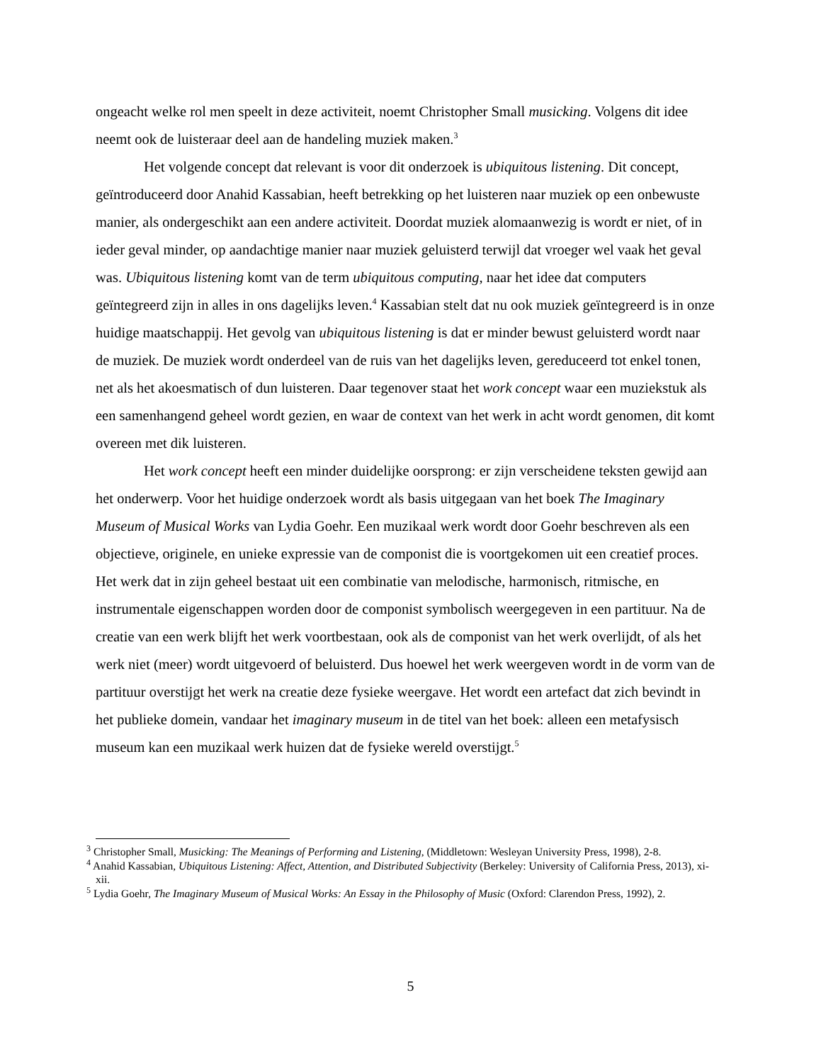ongeacht welke rol men speelt in deze activiteit, noemt Christopher Small musicking. Volgens dit idee neemt ook de luisteraar deel aan de handeling muziek maken.<sup>3</sup>
Het volgende concept dat relevant is voor dit onderzoek is ubiquitous listening. Dit concept, geïntroduceerd door Anahid Kassabian, heeft betrekking op het luisteren naar muziek op een onbewuste manier, als ondergeschikt aan een andere activiteit. Doordat muziek alomaanwezig is wordt er niet, of in ieder geval minder, op aandachtige manier naar muziek geluisterd terwijl dat vroeger wel vaak het geval was. Ubiquitous listening komt van de term ubiquitous computing, naar het idee dat computers geïntegreerd zijn in alles in ons dagelijks leven.<sup>4</sup> Kassabian stelt dat nu ook muziek geïntegreerd is in onze huidige maatschappij. Het gevolg van ubiquitous listening is dat er minder bewust geluisterd wordt naar de muziek. De muziek wordt onderdeel van de ruis van het dagelijks leven, gereduceerd tot enkel tonen, net als het akoesmatisch of dun luisteren. Daar tegenover staat het work concept waar een muziekstuk als een samenhangend geheel wordt gezien, en waar de context van het werk in acht wordt genomen, dit komt overeen met dik luisteren.
Het work concept heeft een minder duidelijke oorsprong: er zijn verscheidene teksten gewijd aan het onderwerp. Voor het huidige onderzoek wordt als basis uitgegaan van het boek The Imaginary Museum of Musical Works van Lydia Goehr. Een muzikaal werk wordt door Goehr beschreven als een objectieve, originele, en unieke expressie van de componist die is voortgekomen uit een creatief proces. Het werk dat in zijn geheel bestaat uit een combinatie van melodische, harmonisch, ritmische, en instrumentale eigenschappen worden door de componist symbolisch weergegeven in een partituur. Na de creatie van een werk blijft het werk voortbestaan, ook als de componist van het werk overlijdt, of als het werk niet (meer) wordt uitgevoerd of beluisterd. Dus hoewel het werk weergeven wordt in de vorm van de partituur overstijgt het werk na creatie deze fysieke weergave. Het wordt een artefact dat zich bevindt in het publieke domein, vandaar het imaginary museum in de titel van het boek: alleen een metafysisch museum kan een muzikaal werk huizen dat de fysieke wereld overstijgt.<sup>5</sup>
<sup>3</sup> Christopher Small, Musicking: The Meanings of Performing and Listening, (Middletown: Wesleyan University Press, 1998), 2-8.
<sup>4</sup> Anahid Kassabian, Ubiquitous Listening: Affect, Attention, and Distributed Subjectivity (Berkeley: University of California Press, 2013), xi-xii.
<sup>5</sup> Lydia Goehr, The Imaginary Museum of Musical Works: An Essay in the Philosophy of Music (Oxford: Clarendon Press, 1992), 2.
5